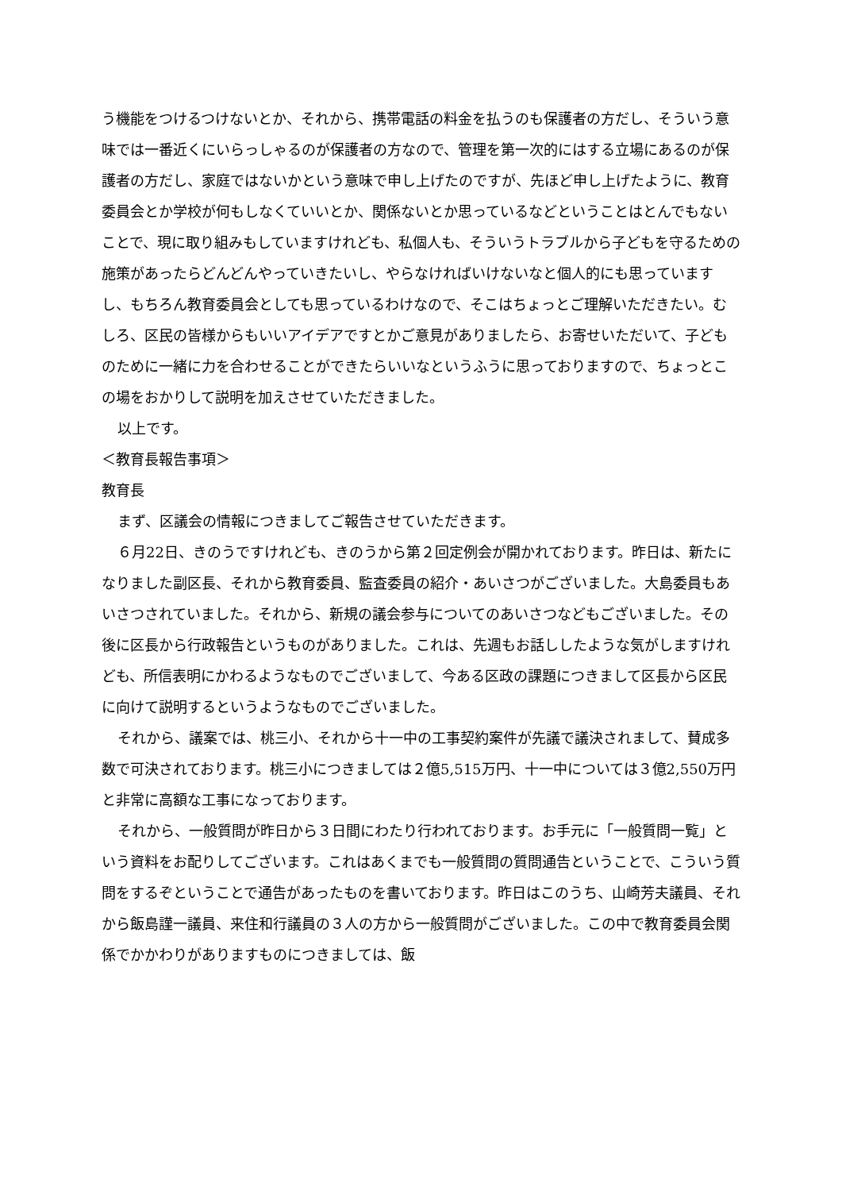う機能をつけるつけないとか、それから、携帯電話の料金を払うのも保護者の方だし、そういう意味では一番近くにいらっしゃるのが保護者の方なので、管理を第一次的にはする立場にあるのが保護者の方だし、家庭ではないかという意味で申し上げたのですが、先ほど申し上げたように、教育委員会とか学校が何もしなくていいとか、関係ないとか思っているなどということはとんでもないことで、現に取り組みもしていますけれども、私個人も、そういうトラブルから子どもを守るための施策があったらどんどんやっていきたいし、やらなければいけないなと個人的にも思っていますし、もちろん教育委員会としても思っているわけなので、そこはちょっとご理解いただきたい。むしろ、区民の皆様からもいいアイデアですとかご意見がありましたら、お寄せいただいて、子どものために一緒に力を合わせることができたらいいなというふうに思っておりますので、ちょっとこの場をおかりして説明を加えさせていただきました。
以上です。
＜教育長報告事項＞
教育長
まず、区議会の情報につきましてご報告させていただきます。
６月22日、きのうですけれども、きのうから第２回定例会が開かれております。昨日は、新たになりました副区長、それから教育委員、監査委員の紹介・あいさつがございました。大島委員もあいさつされていました。それから、新規の議会参与についてのあいさつなどもございました。その後に区長から行政報告というものがありました。これは、先週もお話ししたような気がしますけれども、所信表明にかわるようなものでございまして、今ある区政の課題につきまして区長から区民に向けて説明するというようなものでございました。
それから、議案では、桃三小、それから十一中の工事契約案件が先議で議決されまして、賛成多数で可決されております。桃三小につきましては２億5,515万円、十一中については３億2,550万円と非常に高額な工事になっております。
それから、一般質問が昨日から３日間にわたり行われております。お手元に「一般質問一覧」という資料をお配りしてございます。これはあくまでも一般質問の質問通告ということで、こういう質問をするぞということで通告があったものを書いております。昨日はこのうち、山崎芳夫議員、それから飯島謹一議員、来住和行議員の３人の方から一般質問がございました。この中で教育委員会関係でかかわりがありますものにつきましては、飯